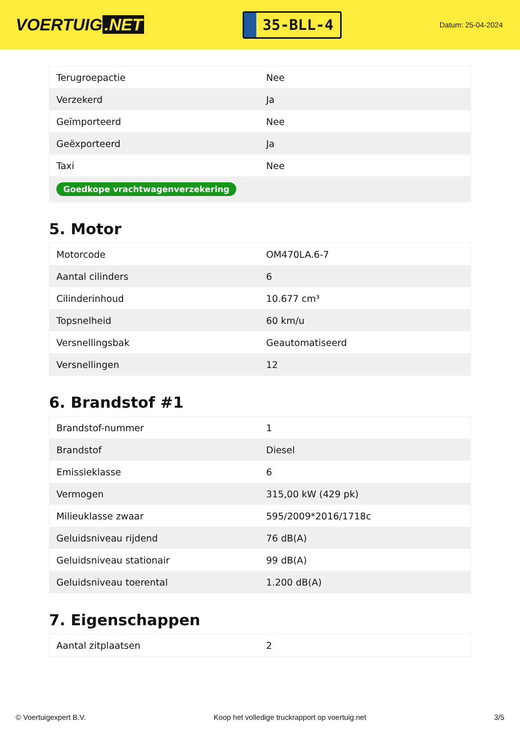VOERTUIG.NET
35-BLL-4
Datum: 25-04-2024
| Terugroepactie | Nee |
| Verzekerd | Ja |
| Geïmporteerd | Nee |
| Geëxporteerd | Ja |
| Taxi | Nee |
| Goedkope vrachtwagenverzekering | |
5. Motor
| Motorcode | OM470LA.6-7 |
| Aantal cilinders | 6 |
| Cilinderinhoud | 10.677 cm³ |
| Topsnelheid | 60 km/u |
| Versnellingsbak | Geautomatiseerd |
| Versnellingen | 12 |
6. Brandstof #1
| Brandstof-nummer | 1 |
| Brandstof | Diesel |
| Emissieklasse | 6 |
| Vermogen | 315,00 kW (429 pk) |
| Milieuklasse zwaar | 595/2009*2016/1718c |
| Geluidsniveau rijdend | 76 dB(A) |
| Geluidsniveau stationair | 99 dB(A) |
| Geluidsniveau toerental | 1.200 dB(A) |
7. Eigenschappen
| Aantal zitplaatsen | 2 |
© Voertuigexpert B.V. Koop het volledige truckrapport op voertuig.net 3/5